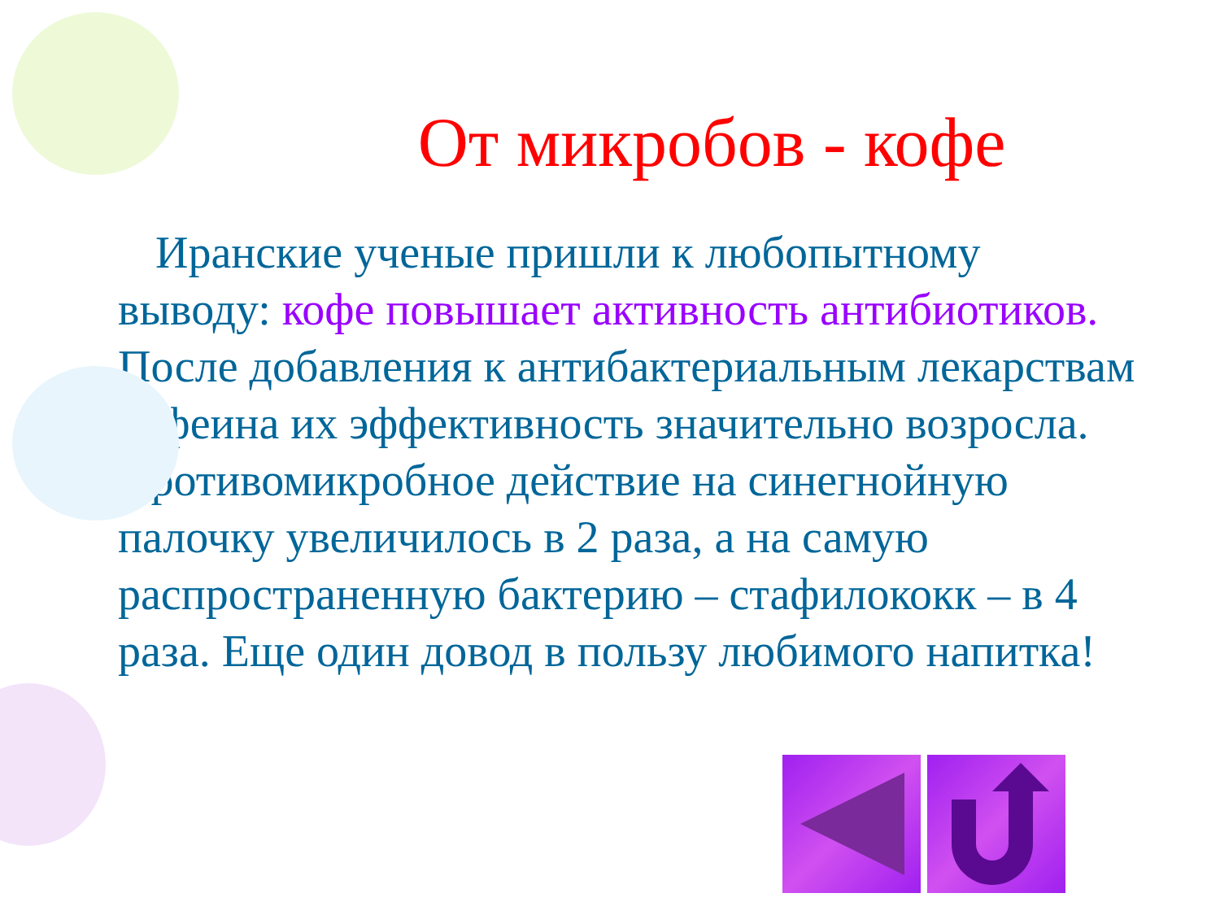От микробов - кофе
Иранские ученые пришли к любопытному выводу: кофе повышает активность антибиотиков. После добавления к антибактериальным лекарствам кофеина их эффективность значительно возросла. Противомикробное действие на синегнойную палочку увеличилось в 2 раза, а на самую распространенную бактерию – стафилококк – в 4 раза. Еще один довод в пользу любимого напитка!